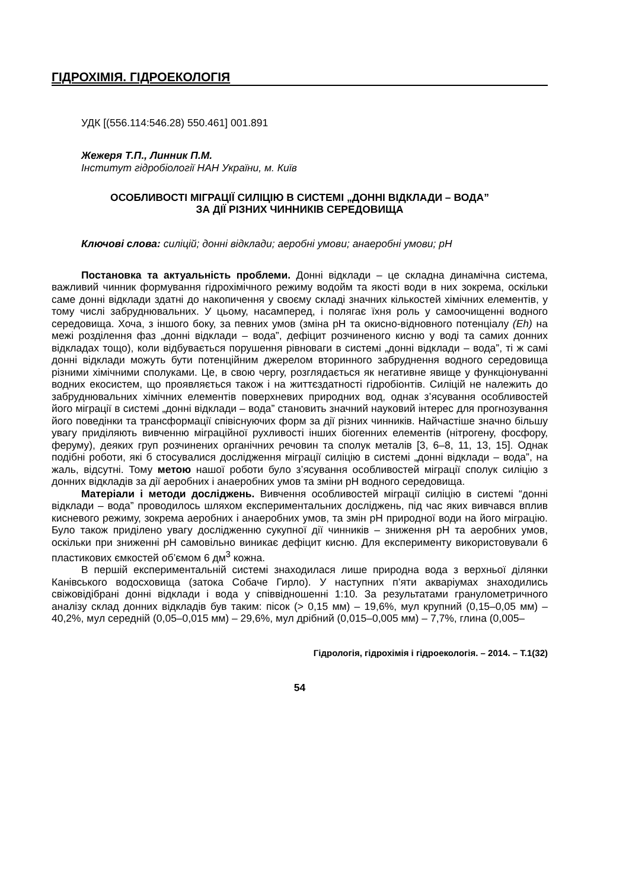ГІДРОХІМІЯ. ГІДРОЕКОЛОГІЯ
УДК [(556.114:546.28) 550.461] 001.891
Жежеря Т.П., Линник П.М.
Інститут гідробіології НАН України, м. Київ
ОСОБЛИВОСТІ МІГРАЦІЇ СИЛІЦІЮ В СИСТЕМІ „ДОННІ ВІДКЛАДИ – ВОДА”
ЗА ДІЇ РІЗНИХ ЧИННИКІВ СЕРЕДОВИЩА
Ключові слова: силіцій; донні відклади; аеробні умови; анаеробні умови; pH
Постановка та актуальність проблеми. Донні відклади – це складна динамічна система, важливий чинник формування гідрохімічного режиму водойм та якості води в них зокрема, оскільки саме донні відклади здатні до накопичення у своєму складі значних кількостей хімічних елементів, у тому числі забруднювальних. У цьому, насамперед, і полягає їхня роль у самоочищенні водного середовища. Хоча, з іншого боку, за певних умов (зміна pH та окисно-відновного потенціалу (Eh) на межі розділення фаз „донні відклади – вода”, дефіцит розчиненого кисню у воді та самих донних відкладах тощо), коли відбувається порушення рівноваги в системі „донні відклади – вода”, ті ж самі донні відклади можуть бути потенційним джерелом вторинного забруднення водного середовища різними хімічними сполуками. Це, в свою чергу, розглядається як негативне явище у функціонуванні водних екосистем, що проявляється також і на життєздатності гідробіонтів. Силіцій не належить до забруднювальних хімічних елементів поверхневих природних вод, однак з’ясування особливостей його міграції в системі „донні відклади – вода” становить значний науковий інтерес для прогнозування його поведінки та трансформації співіснуючих форм за дії різних чинників. Найчастіше значно більшу увагу приділяють вивченню міграційної рухливості інших біогенних елементів (нітрогену, фосфору, феруму), деяких груп розчинених органічних речовин та сполук металів [3, 6–8, 11, 13, 15]. Однак подібні роботи, які б стосувалися дослідження міграції силіцію в системі „донні відклади – вода”, на жаль, відсутні. Тому метою нашої роботи було з’ясування особливостей міграції сполук силіцію з донних відкладів за дії аеробних і анаеробних умов та зміни pH водного середовища.
Матеріали і методи досліджень. Вивчення особливостей міграції силіцію в системі “донні відклади – вода” проводилось шляхом експериментальних досліджень, під час яких вивчався вплив кисневого режиму, зокрема аеробних і анаеробних умов, та змін pH природної води на його міграцію. Було також приділено увагу дослідженню сукупної дії чинників – зниження pH та аеробних умов, оскільки при зниженні pH самовільно виникає дефіцит кисню. Для експерименту використовували 6 пластикових ємкостей об’ємом 6 дм<sup>3</sup> кожна.
В першій експериментальній системі знаходилася лише природна вода з верхньої ділянки Канівського водосховища (затока Собаче Гирло). У наступних п’яти акваріумах знаходились свіжовідібрані донні відклади і вода у співвідношенні 1:10. За результатами гранулометричного аналізу склад донних відкладів був таким: пісок (> 0,15 мм) – 19,6%, мул крупний (0,15–0,05 мм) – 40,2%, мул середній (0,05–0,015 мм) – 29,6%, мул дрібний (0,015–0,005 мм) – 7,7%, глина (0,005–
Гідрологія, гідрохімія і гідроекологія. – 2014. – Т.1(32)
54